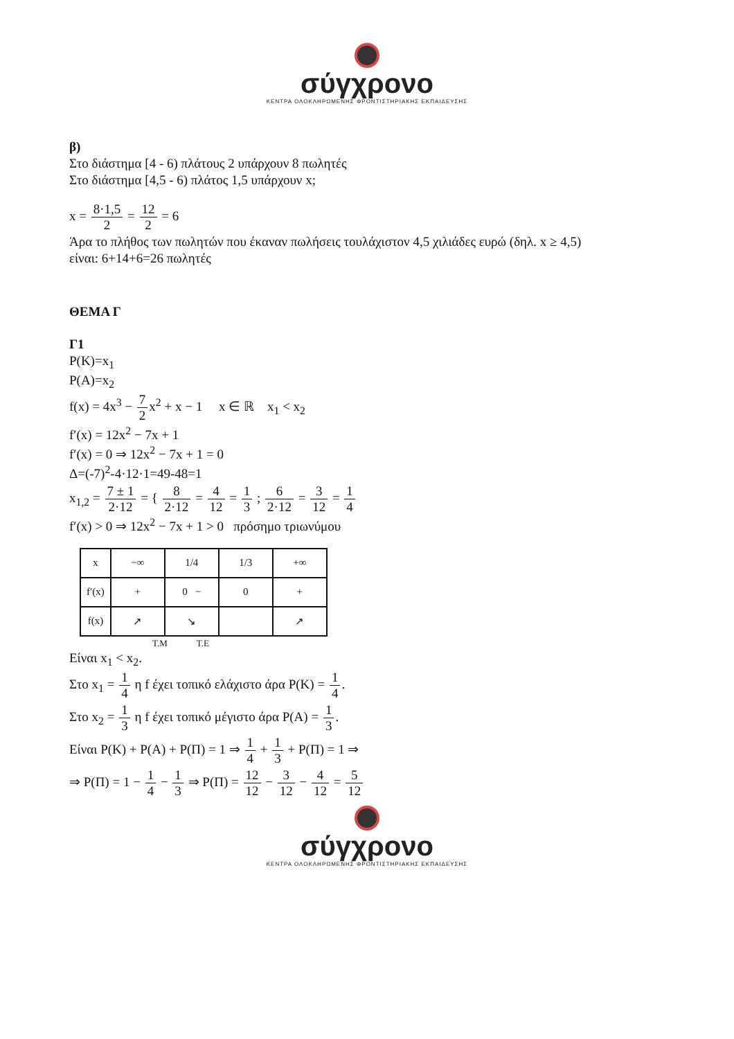σύγχρονο
ΚΕΝΤΡΑ ΟΛΟΚΛΗΡΩΜΕΝΗΣ ΦΡΟΝΤΙΣΤΗΡΙΑΚΗΣ ΕΚΠΑΙΔΕΥΣΗΣ
β)
Στο διάστημα [4 - 6) πλάτους 2 υπάρχουν 8 πωλητές
Στο διάστημα [4,5 - 6) πλάτος 1,5 υπάρχουν x;
x = 8·1,5 2 = 12 2 = 6
Άρα το πλήθος των πωλητών που έκαναν πωλήσεις τουλάχιστον 4,5 χιλιάδες ευρώ (δηλ. x ≥ 4,5)
είναι: 6+14+6=26 πωλητές
ΘΕΜΑ Γ
Γ1
P(K)=x<sub>1</sub>
P(A)=x<sub>2</sub>
f(x) = 4x<sup>3</sup> − 7 2x<sup>2</sup> + x − 1 x ∈ ℝ x<sub>1</sub> < x<sub>2</sub>
f′(x) = 12x<sup>2</sup> − 7x + 1
f′(x) = 0 ⇒ 12x<sup>2</sup> − 7x + 1 = 0
Δ=(-7)<sup>2</sup>-4·12·1=49-48=1
x<sub>1,2</sub> = 7 ± 1 2·12 = { 8 2·12 = 4 12 = 1 3 ; 6 2·12 = 3 12 = 1 4
f′(x) > 0 ⇒ 12x<sup>2</sup> − 7x + 1 > 0 πρόσημο τριωνύμου
| x | −∞ | 1/4 | 1/3 | +∞ |
| f′(x) | + | 0 − | 0 | + |
| f(x) | ↗ | ↘ | | ↗ |
T.M T.E
Είναι x<sub>1</sub> < x<sub>2</sub>.
Στο x<sub>1</sub> = 1 4 η f έχει τοπικό ελάχιστο άρα P(K) = 1 4.
Στο x<sub>2</sub> = 1 3 η f έχει τοπικό μέγιστο άρα P(A) = 1 3.
Είναι P(K) + P(A) + P(Π) = 1 ⇒ 1 4 + 1 3 + P(Π) = 1 ⇒
⇒ P(Π) = 1 − 1 4 − 1 3 ⇒ P(Π) = 12 12 − 3 12 − 4 12 = 5 12
σύγχρονο
ΚΕΝΤΡΑ ΟΛΟΚΛΗΡΩΜΕΝΗΣ ΦΡΟΝΤΙΣΤΗΡΙΑΚΗΣ ΕΚΠΑΙΔΕΥΣΗΣ